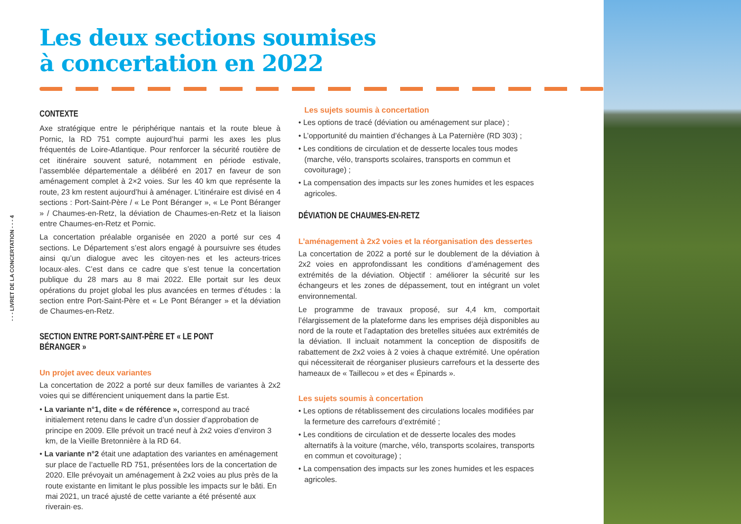- - - LIVRET DE LA CONCERTATION - - - 4
Les deux sections soumises
à concertation en 2022
CONTEXTE
Axe stratégique entre le périphérique nantais et la route bleue à Pornic, la RD 751 compte aujourd’hui parmi les axes les plus fréquentés de Loire-Atlantique. Pour renforcer la sécurité routière de cet itinéraire souvent saturé, notamment en période estivale, l’assemblée départementale a délibéré en 2017 en faveur de son aménagement complet à 2×2 voies. Sur les 40 km que représente la route, 23 km restent aujourd’hui à aménager. L’itinéraire est divisé en 4 sections : Port-Saint-Père / « Le Pont Béranger », « Le Pont Béranger » / Chaumes-en-Retz, la déviation de Chaumes-en-Retz et la liaison entre Chaumes-en-Retz et Pornic.
La concertation préalable organisée en 2020 a porté sur ces 4 sections. Le Département s’est alors engagé à poursuivre ses études ainsi qu’un dialogue avec les citoyen·nes et les acteurs·trices locaux·ales. C’est dans ce cadre que s’est tenue la concertation publique du 28 mars au 8 mai 2022. Elle portait sur les deux opérations du projet global les plus avancées en termes d’études : la section entre Port-Saint-Père et « Le Pont Béranger » et la déviation de Chaumes-en-Retz.
SECTION ENTRE PORT-SAINT-PÈRE ET « LE PONT BÉRANGER »
Un projet avec deux variantes
La concertation de 2022 a porté sur deux familles de variantes à 2x2 voies qui se différencient uniquement dans la partie Est.
• La variante n°1, dite « de référence », correspond au tracé initialement retenu dans le cadre d’un dossier d’approbation de principe en 2009. Elle prévoit un tracé neuf à 2x2 voies d’environ 3 km, de la Vieille Bretonnière à la RD 64.
• La variante n°2 était une adaptation des variantes en aménagement sur place de l’actuelle RD 751, présentées lors de la concertation de 2020. Elle prévoyait un aménagement à 2x2 voies au plus près de la route existante en limitant le plus possible les impacts sur le bâti. En mai 2021, un tracé ajusté de cette variante a été présenté aux riverain·es.
Les sujets soumis à concertation
• Les options de tracé (déviation ou aménagement sur place) ;
• L’opportunité du maintien d’échanges à La Paternière (RD 303) ;
• Les conditions de circulation et de desserte locales tous modes (marche, vélo, transports scolaires, transports en commun et covoiturage) ;
• La compensation des impacts sur les zones humides et les espaces agricoles.
DÉVIATION DE CHAUMES-EN-RETZ
L’aménagement à 2x2 voies et la réorganisation des dessertes
La concertation de 2022 a porté sur le doublement de la déviation à 2x2 voies en approfondissant les conditions d’aménagement des extrémités de la déviation. Objectif : améliorer la sécurité sur les échangeurs et les zones de dépassement, tout en intégrant un volet environnemental.
Le programme de travaux proposé, sur 4,4 km, comportait l’élargissement de la plateforme dans les emprises déjà disponibles au nord de la route et l’adaptation des bretelles situées aux extrémités de la déviation. Il incluait notamment la conception de dispositifs de rabattement de 2x2 voies à 2 voies à chaque extrémité. Une opération qui nécessiterait de réorganiser plusieurs carrefours et la desserte des hameaux de « Taillecou » et des « Épinards ».
Les sujets soumis à concertation
• Les options de rétablissement des circulations locales modifiées par la fermeture des carrefours d’extrémité ;
• Les conditions de circulation et de desserte locales des modes alternatifs à la voiture (marche, vélo, transports scolaires, transports en commun et covoiturage) ;
• La compensation des impacts sur les zones humides et les espaces agricoles.